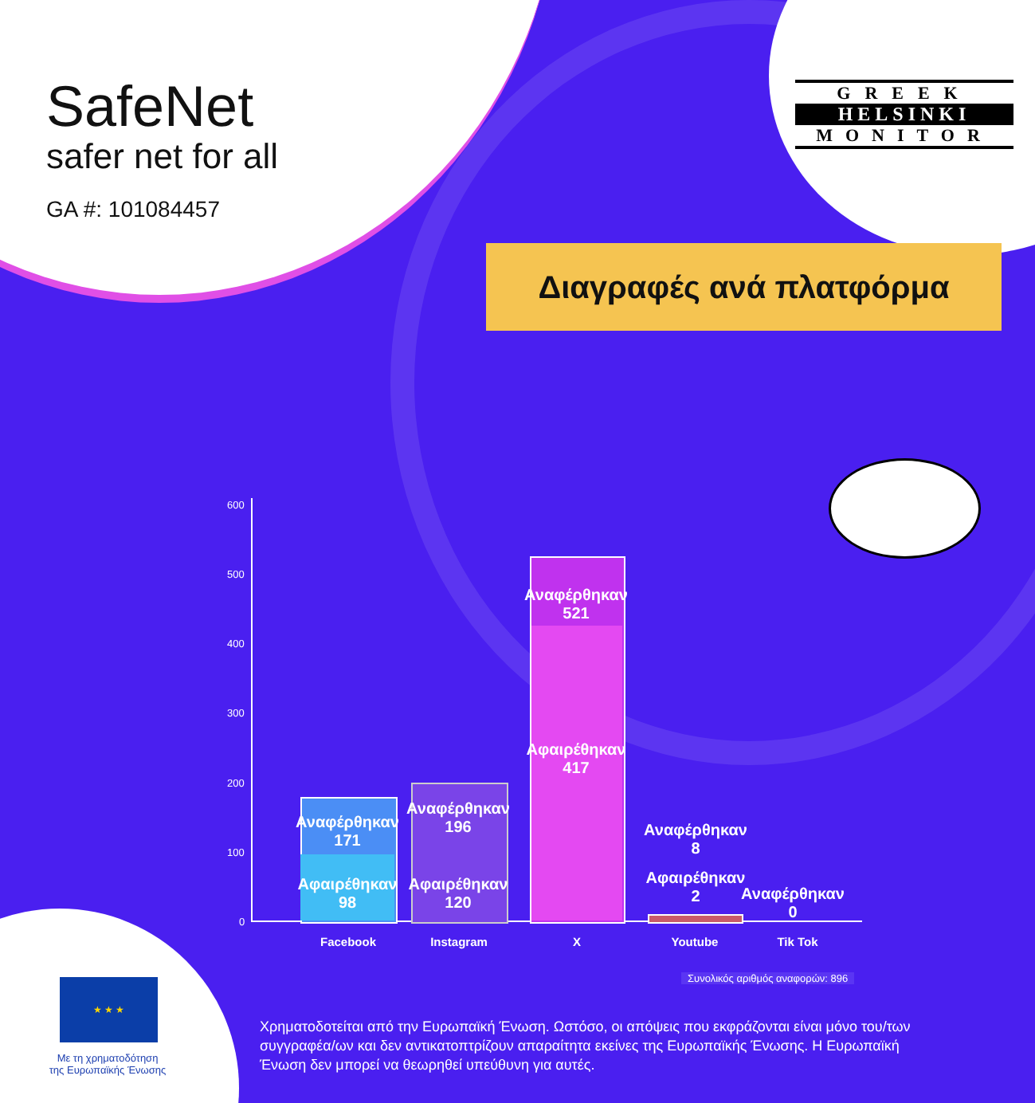SafeNet
safer net for all
GA #: 101084457
GREEK
HELSINKI
MONITOR
Διαγραφές ανά πλατφόρμα
600
500
400
300
200
100
0
Αναφέρθηκαν
171
Αφαιρέθηκαν
98
Αναφέρθηκαν
196
Αφαιρέθηκαν
120
Αναφέρθηκαν
521
Αφαιρέθηκαν
417
Αναφέρθηκαν
8
Αφαιρέθηκαν
2
Αναφέρθηκαν
0
Facebook Instagram X Youtube Tik Tok
Συνολικός αριθμός αναφορών: 896
★ ★ ★
Με τη χρηματοδότηση
της Ευρωπαϊκής Ένωσης
Χρηματοδοτείται από την Ευρωπαϊκή Ένωση. Ωστόσο, οι απόψεις που εκφράζονται είναι μόνο του/των συγγραφέα/ων και δεν αντικατοπτρίζουν απαραίτητα εκείνες της Ευρωπαϊκής Ένωσης. Η Ευρωπαϊκή Ένωση δεν μπορεί να θεωρηθεί υπεύθυνη για αυτές.